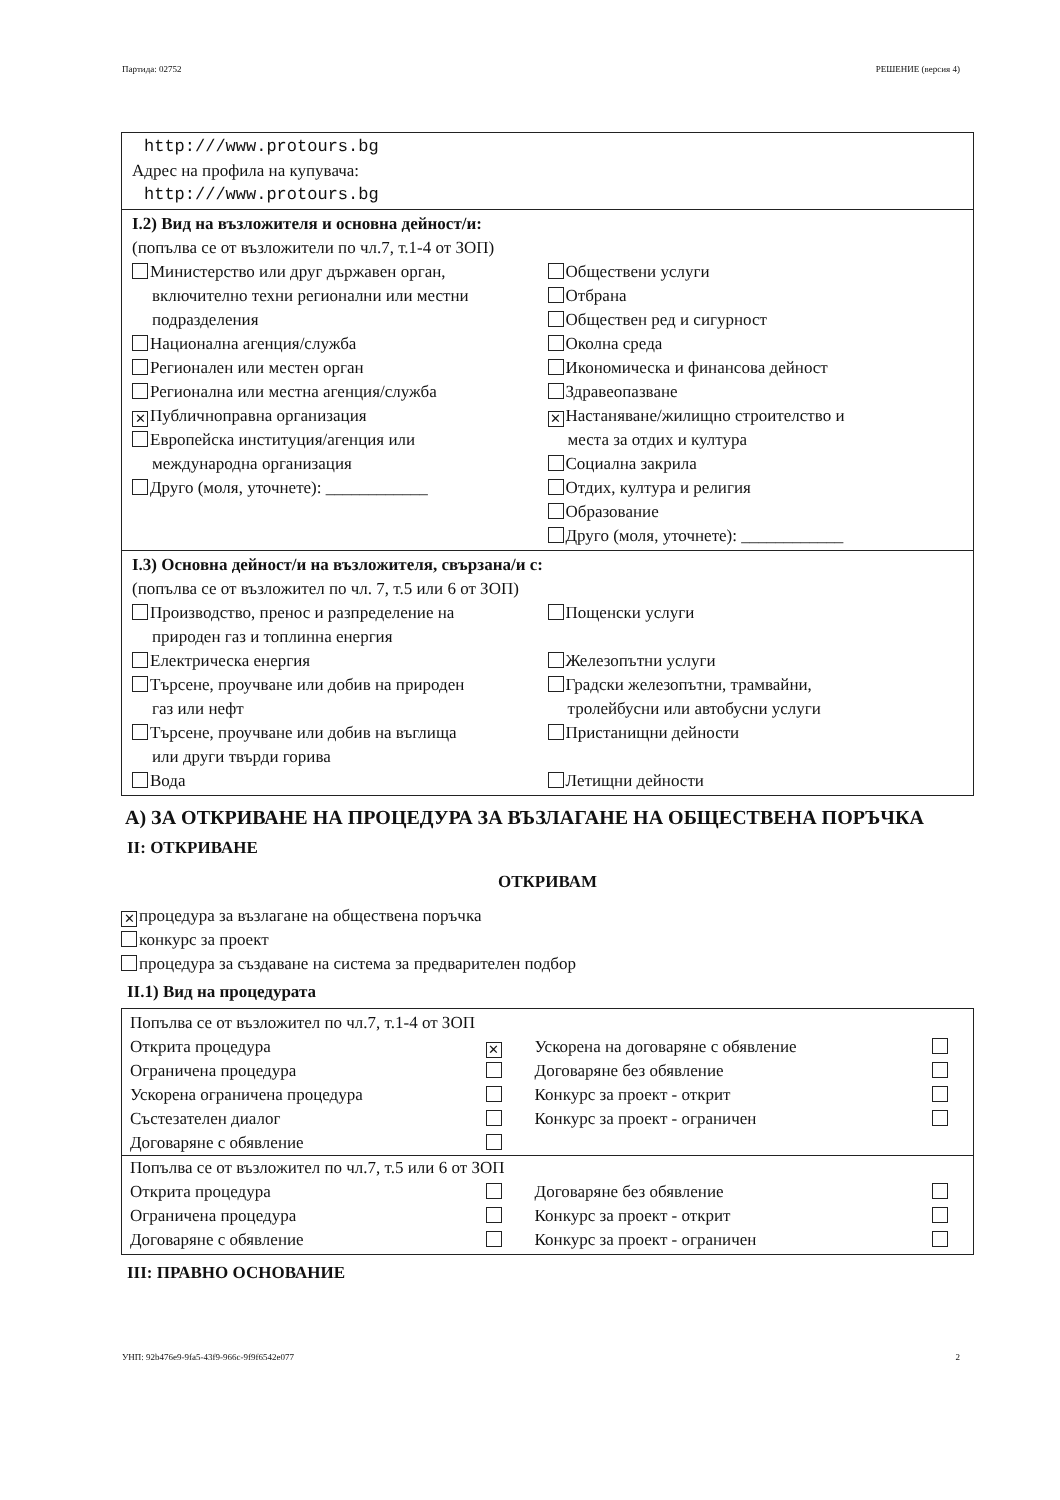Партида: 02752 РЕШЕНИЕ (версия 4)
http:///www.protours.bg
Адрес на профила на купувача:
http:///www.protours.bg
I.2) Вид на възложителя и основна дейност/и:
(попълва се от възложители по чл.7, т.1-4 от ЗОП)
Министерство или друг държавен орган,
включително техни регионални или местни подразделения
Национална агенция/служба
Регионален или местен орган
Регионална или местна агенция/служба
✕ Публичноправна организация
Европейска институция/агенция или
международна организация
Друго (моля, уточнете): ____________
Обществени услуги
Отбрана
Обществен ред и сигурност
Околна среда
Икономическа и финансова дейност
Здравеопазване
✕ Настаняване/жилищно строителство и
места за отдих и култура
Социална закрила
Отдих, култура и религия
Образование
Друго (моля, уточнете): ____________
I.3) Основна дейност/и на възложителя, свързана/и с:
(попълва се от възложител по чл. 7, т.5 или 6 от ЗОП)
Производство, пренос и разпределение на
природен газ и топлинна енергия
Електрическа енергия
Търсене, проучване или добив на природен
газ или нефт
Търсене, проучване или добив на въглища
или други твърди горива
Вода
Пощенски услуги
Железопътни услуги
Градски железопътни, трамвайни,
тролейбусни или автобусни услуги
Пристанищни дейности
Летищни дейности
А) ЗА ОТКРИВАНЕ НА ПРОЦЕДУРА ЗА ВЪЗЛАГАНЕ НА ОБЩЕСТВЕНА ПОРЪЧКА
II: ОТКРИВАНЕ
ОТКРИВАМ
✕ процедура за възлагане на обществена поръчка
конкурс за проект
процедура за създаване на система за предварителен подбор
II.1) Вид на процедурата
| Попълва се от възложител по чл.7, т.1-4 от ЗОП | | | |
| Открита процедура | ✕ | Ускорена на договаряне с обявление | |
| Ограничена процедура | | Договаряне без обявление | |
| Ускорена ограничена процедура | | Конкурс за проект - открит | |
| Състезателен диалог | | Конкурс за проект - ограничен | |
| Договаряне с обявление | | | |
| Попълва се от възложител по чл.7, т.5 или 6 от ЗОП | | | |
| Открита процедура | | Договаряне без обявление | |
| Ограничена процедура | | Конкурс за проект - открит | |
| Договаряне с обявление | | Конкурс за проект - ограничен | |
III: ПРАВНО ОСНОВАНИЕ
УНП: 92b476e9-9fa5-43f9-966c-9f9f6542e077 2